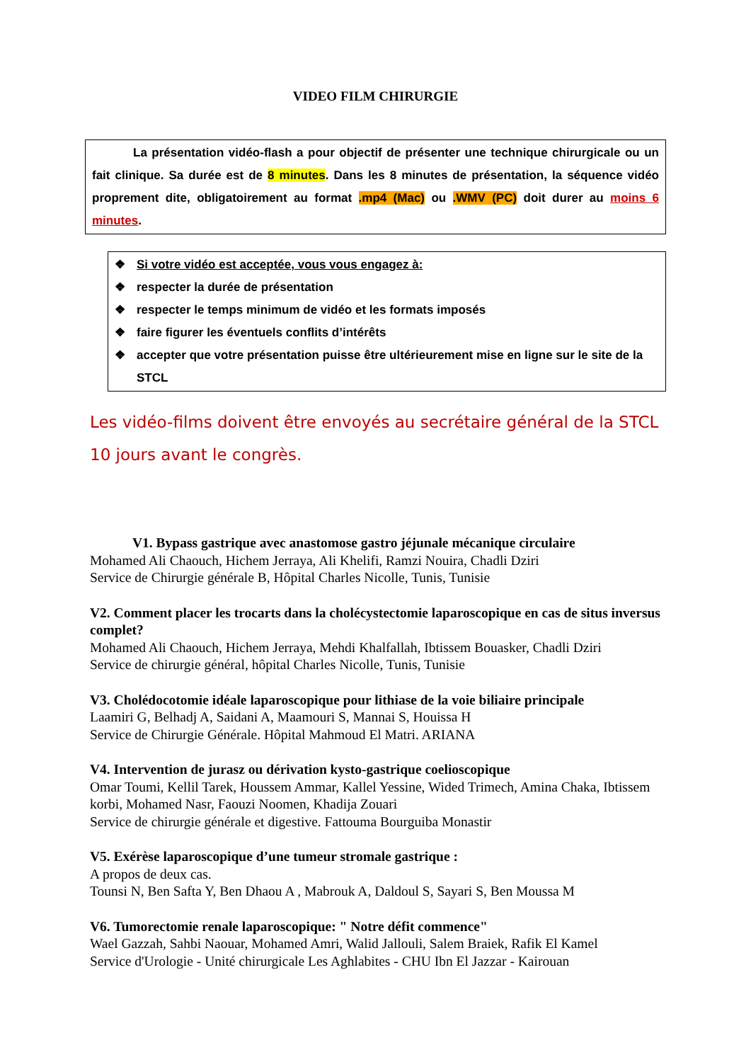VIDEO FILM CHIRURGIE
La présentation vidéo-flash a pour objectif de présenter une technique chirurgicale ou un fait clinique. Sa durée est de 8 minutes. Dans les 8 minutes de présentation, la séquence vidéo proprement dite, obligatoirement au format .mp4 (Mac) ou .WMV (PC) doit durer au moins 6 minutes.
❖ Si votre vidéo est acceptée, vous vous engagez à:
❖ respecter la durée de présentation
❖ respecter le temps minimum de vidéo et les formats imposés
❖ faire figurer les éventuels conflits d’intérêts
❖ accepter que votre présentation puisse être ultérieurement mise en ligne sur le site de la STCL
Les vidéo-films doivent être envoyés au secrétaire général de la STCL 10 jours avant le congrès.
V1. Bypass gastrique avec anastomose gastro jéjunale mécanique circulaire
Mohamed Ali Chaouch, Hichem Jerraya, Ali Khelifi, Ramzi Nouira, Chadli Dziri
Service de Chirurgie générale B, Hôpital Charles Nicolle, Tunis, Tunisie
V2. Comment placer les trocarts dans la cholécystectomie laparoscopique en cas de situs inversus complet?
Mohamed Ali Chaouch, Hichem Jerraya, Mehdi Khalfallah, Ibtissem Bouasker, Chadli Dziri
Service de chirurgie général, hôpital Charles Nicolle, Tunis, Tunisie
V3. Cholédocotomie idéale laparoscopique pour lithiase de la voie biliaire principale
Laamiri G, Belhadj A, Saidani A, Maamouri S, Mannai S, Houissa H
Service de Chirurgie Générale. Hôpital Mahmoud El Matri. ARIANA
V4. Intervention de jurasz ou dérivation kysto-gastrique coelioscopique
Omar Toumi, Kellil Tarek, Houssem Ammar, Kallel Yessine, Wided Trimech, Amina Chaka, Ibtissem korbi, Mohamed Nasr, Faouzi Noomen, Khadija Zouari
Service de chirurgie générale et digestive. Fattouma Bourguiba Monastir
V5. Exérèse laparoscopique d’une tumeur stromale gastrique :
A propos de deux cas.
Tounsi N, Ben Safta Y, Ben Dhaou A , Mabrouk A, Daldoul S, Sayari S, Ben Moussa M
V6. Tumorectomie renale laparoscopique: " Notre défit commence"
Wael Gazzah, Sahbi Naouar, Mohamed Amri, Walid Jallouli, Salem Braiek, Rafik El Kamel
Service d'Urologie - Unité chirurgicale Les Aghlabites - CHU Ibn El Jazzar - Kairouan